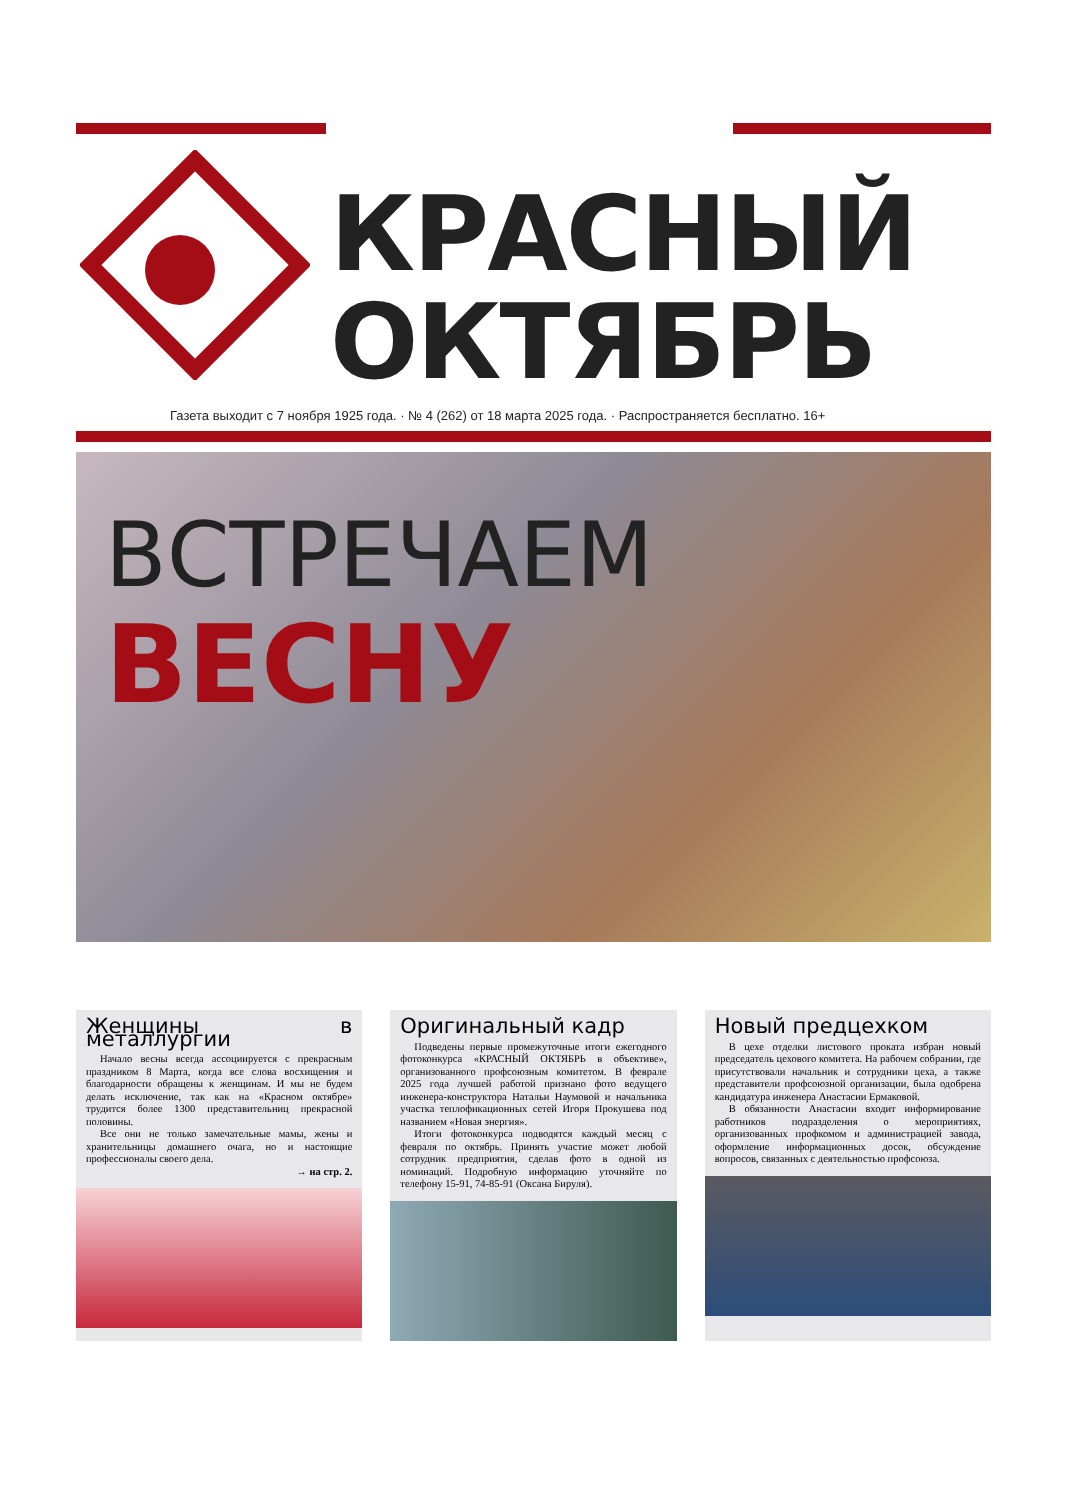КРАСНЫЙ
ОКТЯБРЬ
Газета выходит с 7 ноября 1925 года. · № 4 (262) от 18 марта 2025 года. · Распространяется бесплатно. 16+
ВСТРЕЧАЕМ
ВЕСНУ
Женщины в металлургии
Начало весны всегда ассоциируется с прекрасным праздником 8 Марта, когда все слова восхищения и благодарности обращены к женщинам. И мы не будем делать исключение, так как на «Красном октябре» трудится более 1300 представительниц прекрасной половины.
Все они не только замечательные мамы, жены и хранительницы домашнего очага, но и настоящие профессионалы своего дела.
→ на стр. 2.
Оригинальный кадр
Подведены первые промежуточные итоги ежегодного фотоконкурса «КРАСНЫЙ ОКТЯБРЬ в объективе», организованного профсоюзным комитетом. В феврале 2025 года лучшей работой признано фото ведущего инженера-конструктора Натальи Наумовой и начальника участка теплофикационных сетей Игоря Прокушева под названием «Новая энергия».
Итоги фотоконкурса подводятся каждый месяц с февраля по октябрь. Принять участие может любой сотрудник предприятия, сделав фото в одной из номинаций. Подробную информацию уточняйте по телефону 15-91, 74-85-91 (Оксана Бируля).
Новый предцехком
В цехе отделки листового проката избран новый председатель цехового комитета. На рабочем собрании, где присутствовали начальник и сотрудники цеха, а также представители профсоюзной организации, была одобрена кандидатура инженера Анастасии Ермаковой.
В обязанности Анастасии входит информирование работников подразделения о мероприятиях, организованных профкомом и администрацией завода, оформление информационных досок, обсуждение вопросов, связанных с деятельностью профсоюза.